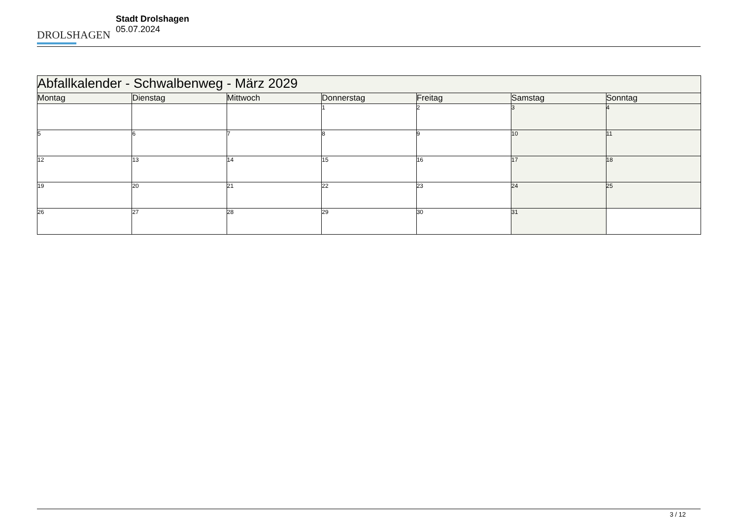DROLSHAGEN
Stadt Drolshagen
05.07.2024
| Abfallkalender - Schwalbenweg - März 2029 | | | | | | |
| --- | --- | --- | --- | --- | --- | --- |
| Montag | Dienstag | Mittwoch | Donnerstag | Freitag | Samstag | Sonntag |
| | | | 1 | 2 | 3 | 4 |
| 5 | 6 | 7 | 8 | 9 | 10 | 11 |
| 12 | 13 | 14 | 15 | 16 | 17 | 18 |
| 19 | 20 | 21 | 22 | 23 | 24 | 25 |
| 26 | 27 | 28 | 29 | 30 | 31 | |
3 / 12